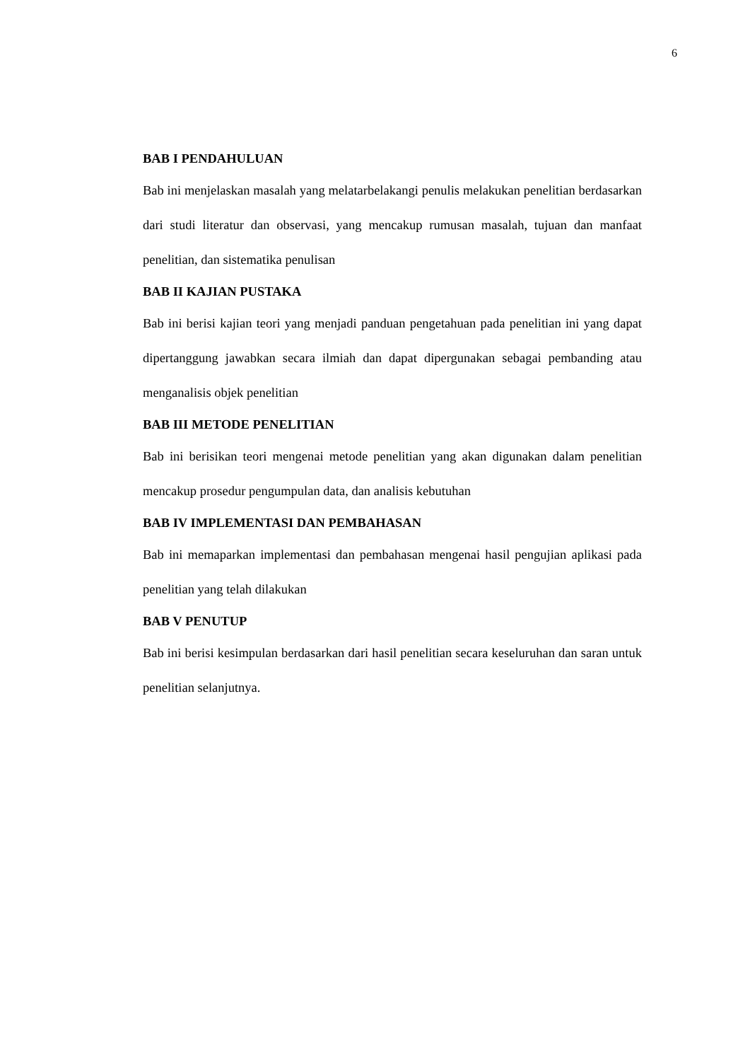6
BAB I PENDAHULUAN
Bab ini menjelaskan masalah yang melatarbelakangi penulis melakukan penelitian berdasarkan dari studi literatur dan observasi, yang mencakup rumusan masalah, tujuan dan manfaat penelitian, dan sistematika penulisan
BAB II KAJIAN PUSTAKA
Bab ini berisi kajian teori yang menjadi panduan pengetahuan pada penelitian ini yang dapat dipertanggung jawabkan secara ilmiah dan dapat dipergunakan sebagai pembanding atau menganalisis objek penelitian
BAB III METODE PENELITIAN
Bab ini berisikan teori mengenai metode penelitian yang akan digunakan dalam penelitian mencakup prosedur pengumpulan data, dan analisis kebutuhan
BAB IV IMPLEMENTASI DAN PEMBAHASAN
Bab ini memaparkan implementasi dan pembahasan mengenai hasil pengujian aplikasi pada penelitian yang telah dilakukan
BAB V PENUTUP
Bab ini berisi kesimpulan berdasarkan dari hasil penelitian secara keseluruhan dan saran untuk penelitian selanjutnya.